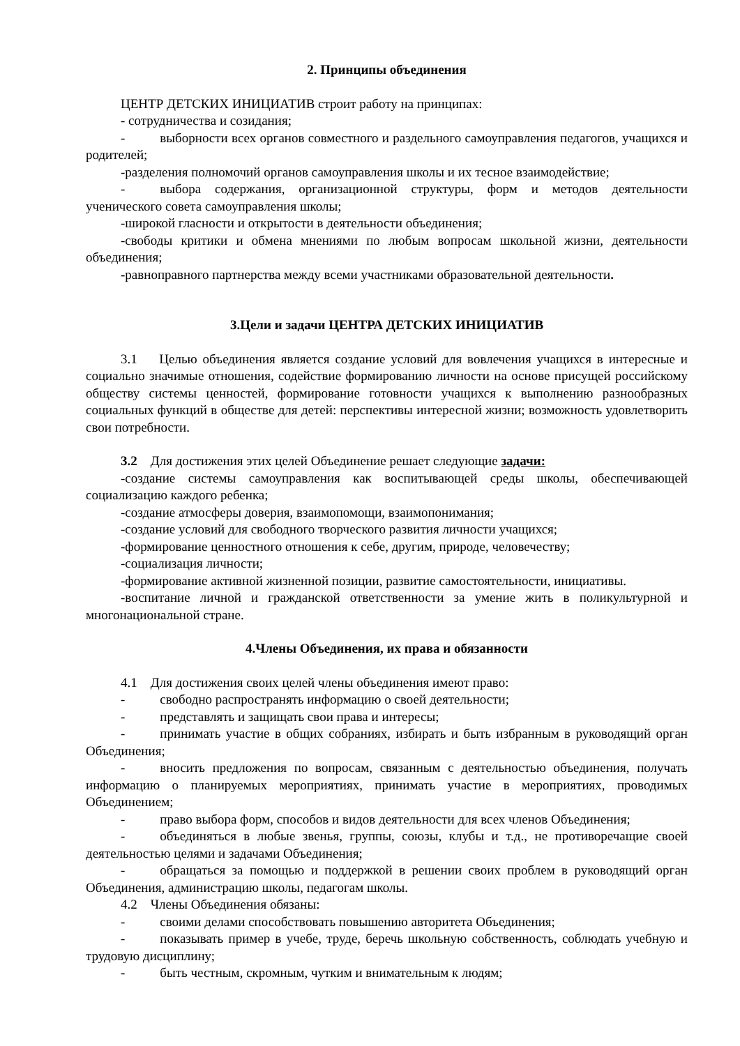2. Принципы объединения
ЦЕНТР ДЕТСКИХ ИНИЦИАТИВ строит работу на принципах:
- сотрудничества и созидания;
- выборности всех органов совместного и раздельного самоуправления педагогов, учащихся и родителей;
-разделения полномочий органов самоуправления школы и их тесное взаимодействие;
- выбора содержания, организационной структуры, форм и методов деятельности ученического совета самоуправления школы;
-широкой гласности и открытости в деятельности объединения;
-свободы критики и обмена мнениями по любым вопросам школьной жизни, деятельности объединения;
-равноправного партнерства между всеми участниками образовательной деятельности.
3.Цели и задачи ЦЕНТРА ДЕТСКИХ ИНИЦИАТИВ
3.1 Целью объединения является создание условий для вовлечения учащихся в интересные и социально значимые отношения, содействие формированию личности на основе присущей российскому обществу системы ценностей, формирование готовности учащихся к выполнению разнообразных социальных функций в обществе для детей: перспективы интересной жизни; возможность удовлетворить свои потребности.
3.2 Для достижения этих целей Объединение решает следующие задачи:
-создание системы самоуправления как воспитывающей среды школы, обеспечивающей социализацию каждого ребенка;
-создание атмосферы доверия, взаимопомощи, взаимопонимания;
-создание условий для свободного творческого развития личности учащихся;
-формирование ценностного отношения к себе, другим, природе, человечеству;
-социализация личности;
-формирование активной жизненной позиции, развитие самостоятельности, инициативы.
-воспитание личной и гражданской ответственности за умение жить в поликультурной и многонациональной стране.
4.Члены Объединения, их права и обязанности
4.1 Для достижения своих целей члены объединения имеют право:
- свободно распространять информацию о своей деятельности;
- представлять и защищать свои права и интересы;
- принимать участие в общих собраниях, избирать и быть избранным в руководящий орган Объединения;
- вносить предложения по вопросам, связанным с деятельностью объединения, получать информацию о планируемых мероприятиях, принимать участие в мероприятиях, проводимых Объединением;
- право выбора форм, способов и видов деятельности для всех членов Объединения;
- объединяться в любые звенья, группы, союзы, клубы и т.д., не противоречащие своей деятельностью целями и задачами Объединения;
- обращаться за помощью и поддержкой в решении своих проблем в руководящий орган Объединения, администрацию школы, педагогам школы.
4.2 Члены Объединения обязаны:
- своими делами способствовать повышению авторитета Объединения;
- показывать пример в учебе, труде, беречь школьную собственность, соблюдать учебную и трудовую дисциплину;
- быть честным, скромным, чутким и внимательным к людям;